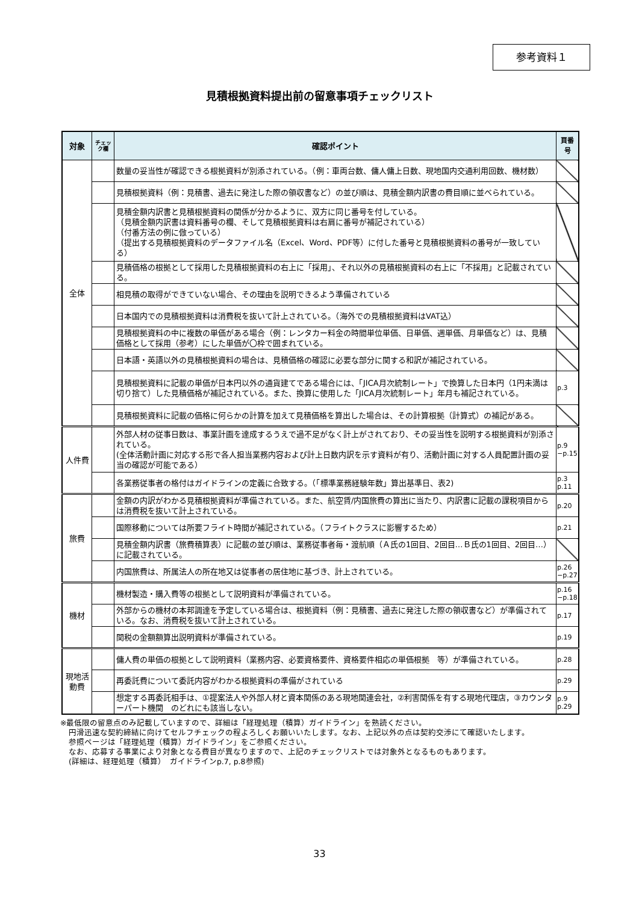参考資料１
見積根拠資料提出前の留意事項チェックリスト
| 対象 | チェック欄 | 確認ポイント | 頁番号 |
| --- | --- | --- | --- |
| 全体 | | 数量の妥当性が確認できる根拠資料が別添されている。（例：車両台数、傭人傭上日数、現地国内交通利用回数、機材数） | |
| | | 見積根拠資料（例：見積書、過去に発注した際の領収書など）の並び順は、見積金額内訳書の費目順に並べられている。 | |
| | | 見積金額内訳書と見積根拠資料の関係が分かるように、双方に同じ番号を付している。 （見積金額内訳書は資料番号の欄、そして見積根拠資料は右肩に番号が補記されている） （付番方法の例に倣っている） （提出する見積根拠資料のデータファイル名（Excel、Word、PDF等）に付した番号と見積根拠資料の番号が一致している） | |
| | | 見積価格の根拠として採用した見積根拠資料の右上に「採用」、それ以外の見積根拠資料の右上に「不採用」と記載されている。 | |
| | | 相見積の取得ができていない場合、その理由を説明できるよう準備されている | |
| | | 日本国内での見積根拠資料は消費税を抜いて計上されている。（海外での見積根拠資料はVAT込） | |
| | | 見積根拠資料の中に複数の単価がある場合（例：レンタカー料金の時間単位単価、日単価、週単価、月単価など）は、見積価格として採用（参考）にした単価が〇枠で囲まれている。 | |
| | | 日本語・英語以外の見積根拠資料の場合は、見積価格の確認に必要な部分に関する和訳が補記されている。 | |
| | | 見積根拠資料に記載の単価が日本円以外の通貨建てである場合には、「JICA月次統制レート」で換算した日本円（1円未満は切り捨て）した見積価格が補記されている。また、換算に使用した「JICA月次統制レート」年月も補記されている。 | p.3 |
| | | 見積根拠資料に記載の価格に何らかの計算を加えて見積価格を算出した場合は、その計算根拠（計算式）の補記がある。 | |
| 人件費 | | 外部人材の従事日数は、事業計画を達成するうえで過不足がなく計上がされており、その妥当性を説明する根拠資料が別添されている。 (全体活動計画に対応する形で各人担当業務内容および計上日数内訳を示す資料が有り、活動計画に対する人員配置計画の妥当の確認が可能である） | p.9 −p.15 |
| | | 各業務従事者の格付はガイドラインの定義に合致する。（「標準業務経験年数」算出基準日、表2) | p.3 p.11 |
| 旅費 | | 金額の内訳がわかる見積根拠資料が準備されている。また、航空賃/内国旅費の算出に当たり、内訳書に記載の課税項目からは消費税を抜いて計上されている。 | p.20 |
| | | 国際移動については所要フライト時間が補記されている。（フライトクラスに影響するため） | p.21 |
| | | 見積金額内訳書（旅費積算表）に記載の並び順は、業務従事者毎・渡航順（Ａ氏の1回目、2回目…Ｂ氏の1回目、2回目…）に記載されている。 | |
| | | 内国旅費は、所属法人の所在地又は従事者の居住地に基づき、計上されている。 | p.26 −p.27 |
| 機材 | | 機材製造・購入費等の根拠として説明資料が準備されている。 | p.16 −p.18 |
| | | 外部からの機材の本邦調達を予定している場合は、根拠資料（例：見積書、過去に発注した際の領収書など）が準備されている。なお、消費税を抜いて計上されている。 | p.17 |
| | | 関税の金額額算出説明資料が準備されている。 | p.19 |
| 現地活動費 | | 傭人費の単価の根拠として説明資料（業務内容、必要資格要件、資格要件相応の単価根拠 等）が準備されている。 | p.28 |
| | | 再委託費について委託内容がわかる根拠資料の準備がされている | p.29 |
| | | 想定する再委託相手は、①提案法人や外部人材と資本関係のある現地関連会社，②利害関係を有する現地代理店，③カウンターパート機関 のどれにも該当しない。 | p.9 p.29 |
※最低限の留意点のみ記載していますので、詳細は「経理処理（積算）ガイドライン」を熟読ください。
円滑迅速な契約締結に向けてセルフチェックの程よろしくお願いいたします。なお、上記以外の点は契約交渉にて確認いたします。
参照ページは「経理処理（積算）ガイドライン」をご参照ください。
なお、応募する事業により対象となる費目が異なりますので、上記のチェックリストでは対象外となるものもあります。
(詳細は、経理処理（積算）　ガイドラインp.7, p.8参照)
33